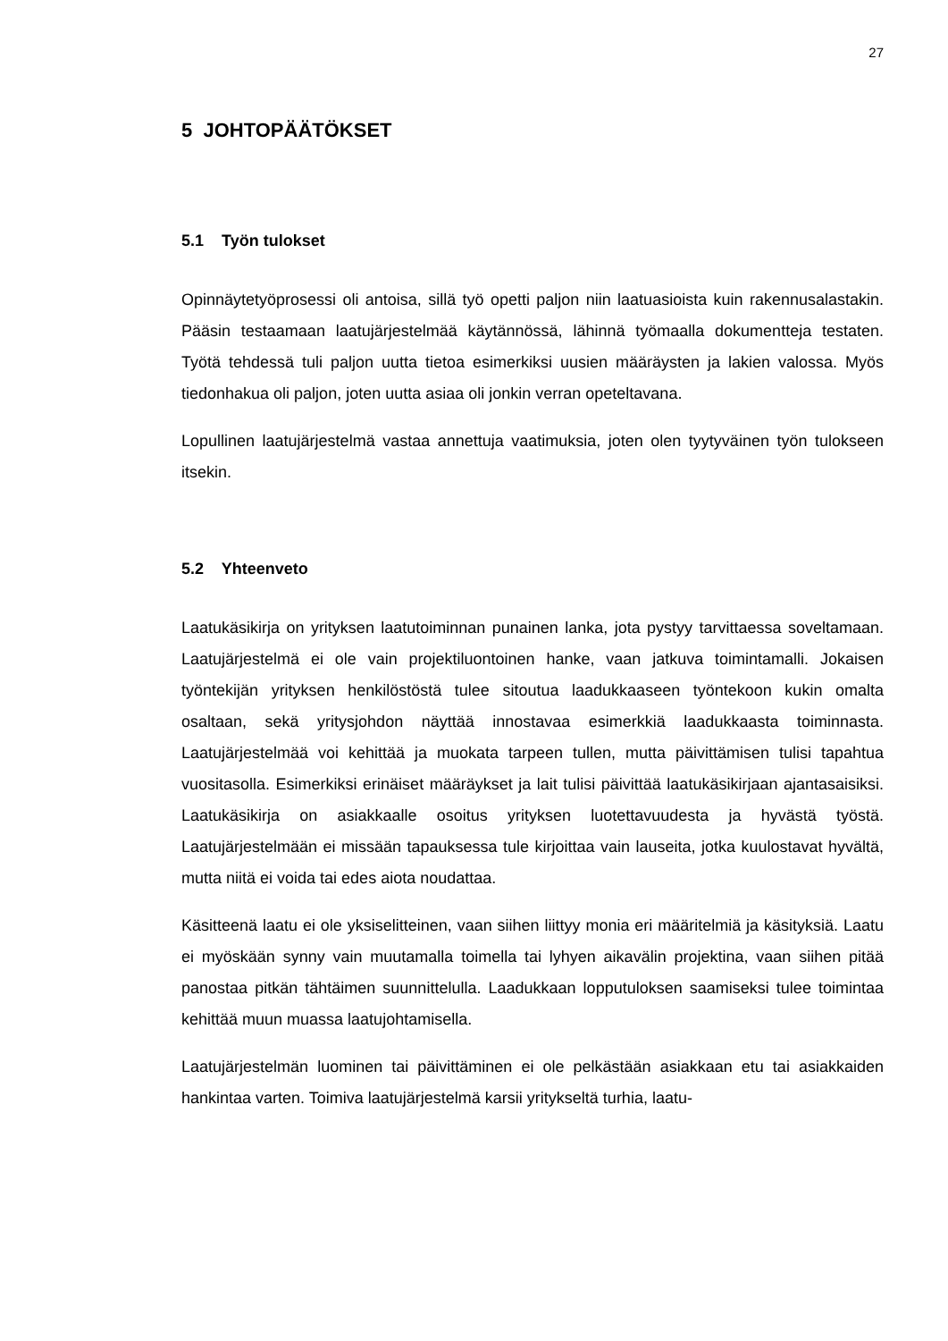27
5 JOHTOPÄÄTÖKSET
5.1 Työn tulokset
Opinnäytetyöprosessi oli antoisa, sillä työ opetti paljon niin laatuasioista kuin rakennusalastakin. Pääsin testaamaan laatujärjestelmää käytännössä, lähinnä työmaalla dokumentteja testaten. Työtä tehdessä tuli paljon uutta tietoa esimerkiksi uusien määräysten ja lakien valossa. Myös tiedonhakua oli paljon, joten uutta asiaa oli jonkin verran opeteltavana.
Lopullinen laatujärjestelmä vastaa annettuja vaatimuksia, joten olen tyytyväinen työn tulokseen itsekin.
5.2 Yhteenveto
Laatukäsikirja on yrityksen laatutoiminnan punainen lanka, jota pystyy tarvittaessa soveltamaan. Laatujärjestelmä ei ole vain projektiluontoinen hanke, vaan jatkuva toimintamalli. Jokaisen työntekijän yrityksen henkilöstöstä tulee sitoutua laadukkaaseen työntekoon kukin omalta osaltaan, sekä yritysjohdon näyttää innostavaa esimerkkiä laadukkaasta toiminnasta. Laatujärjestelmää voi kehittää ja muokata tarpeen tullen, mutta päivittämisen tulisi tapahtua vuositasolla. Esimerkiksi erinäiset määräykset ja lait tulisi päivittää laatukäsikirjaan ajantasaisiksi. Laatukäsikirja on asiakkaalle osoitus yrityksen luotettavuudesta ja hyvästä työstä. Laatujärjestelmään ei missään tapauksessa tule kirjoittaa vain lauseita, jotka kuulostavat hyvältä, mutta niitä ei voida tai edes aiota noudattaa.
Käsitteenä laatu ei ole yksiselitteinen, vaan siihen liittyy monia eri määritelmiä ja käsityksiä. Laatu ei myöskään synny vain muutamalla toimella tai lyhyen aikavälin projektina, vaan siihen pitää panostaa pitkän tähtäimen suunnittelulla. Laadukkaan lopputuloksen saamiseksi tulee toimintaa kehittää muun muassa laatujohtamisella.
Laatujärjestelmän luominen tai päivittäminen ei ole pelkästään asiakkaan etu tai asiakkaiden hankintaa varten. Toimiva laatujärjestelmä karsii yritykseltä turhia, laatu-